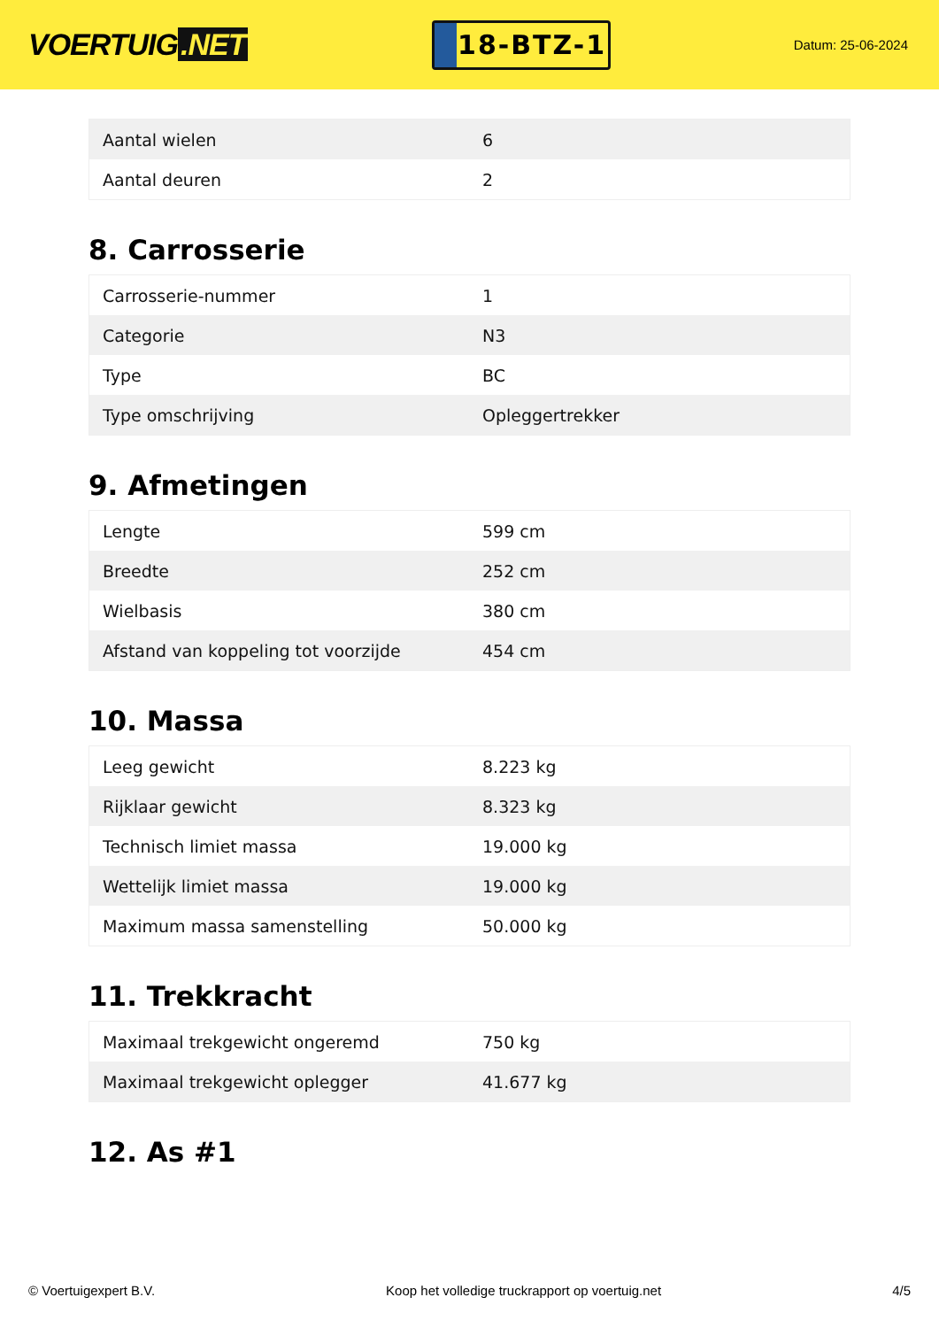VOERTUIG.NET
18-BTZ-1
Datum: 25-06-2024
| Aantal wielen | 6 |
| Aantal deuren | 2 |
8. Carrosserie
| Carrosserie-nummer | 1 |
| Categorie | N3 |
| Type | BC |
| Type omschrijving | Opleggertrekker |
9. Afmetingen
| Lengte | 599 cm |
| Breedte | 252 cm |
| Wielbasis | 380 cm |
| Afstand van koppeling tot voorzijde | 454 cm |
10. Massa
| Leeg gewicht | 8.223 kg |
| Rijklaar gewicht | 8.323 kg |
| Technisch limiet massa | 19.000 kg |
| Wettelijk limiet massa | 19.000 kg |
| Maximum massa samenstelling | 50.000 kg |
11. Trekkracht
| Maximaal trekgewicht ongeremd | 750 kg |
| Maximaal trekgewicht oplegger | 41.677 kg |
12. As #1
© Voertuigexpert B.V. Koop het volledige truckrapport op voertuig.net 4/5